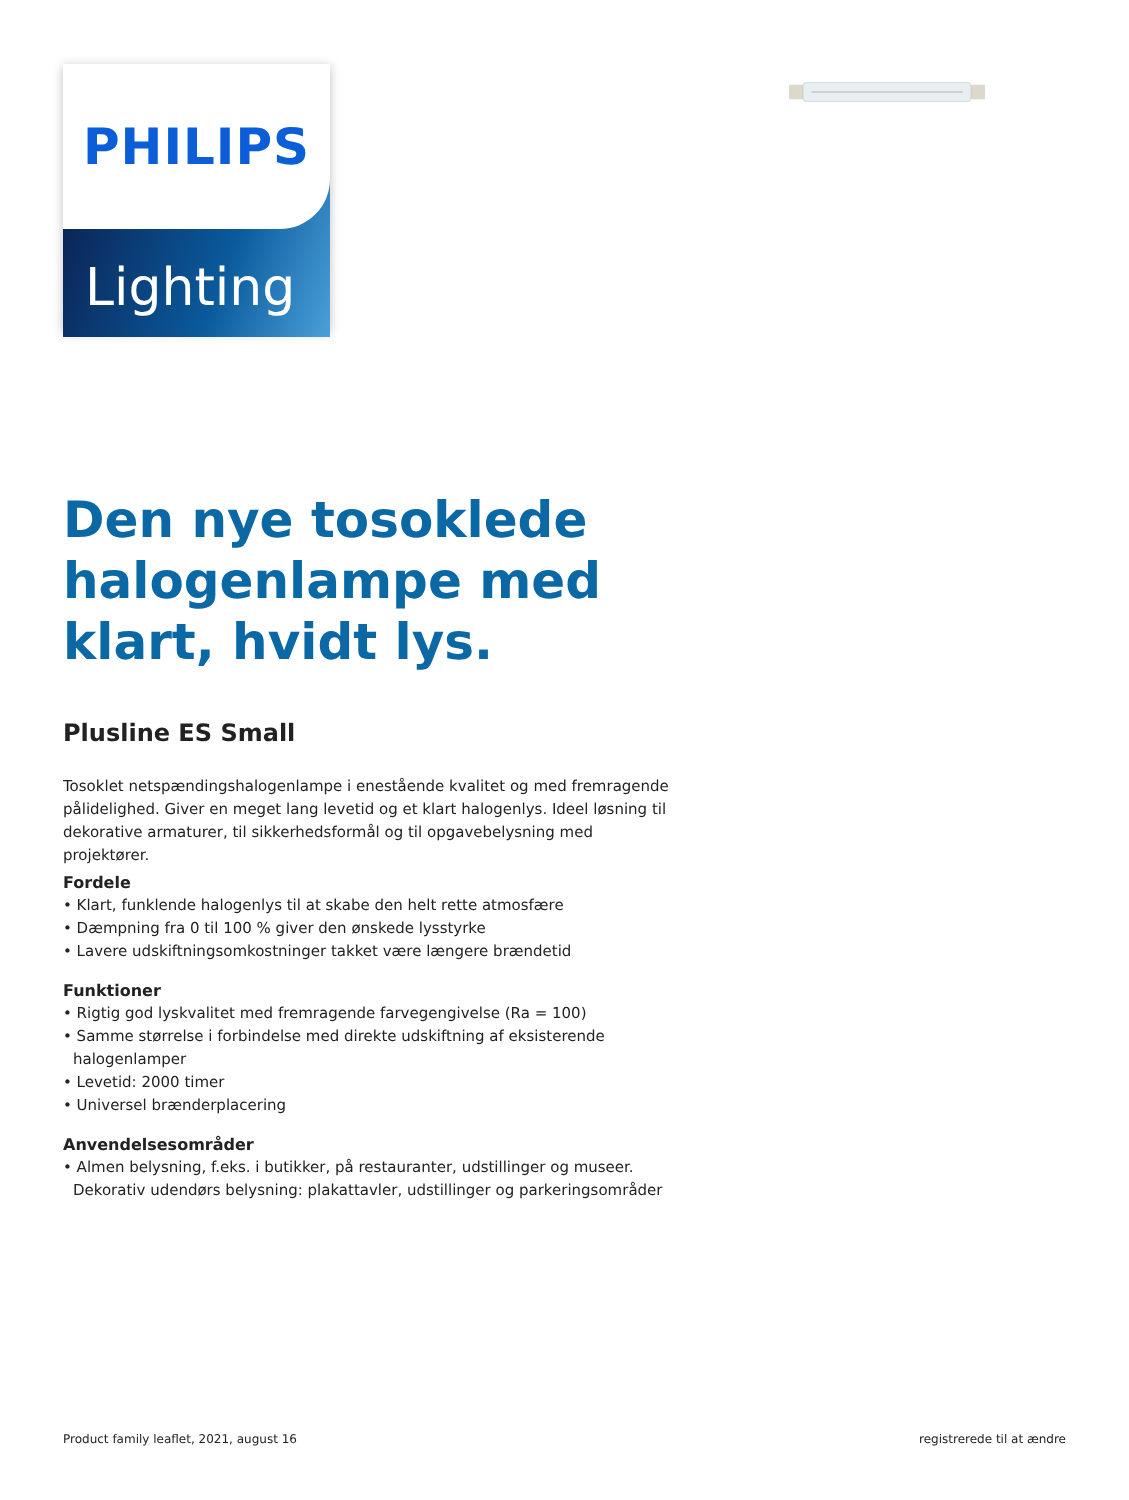PHILIPS
Lighting
Den nye tosoklede halogenlampe med klart, hvidt lys.
Plusline ES Small
Tosoklet netspændingshalogenlampe i enestående kvalitet og med fremragende pålidelighed. Giver en meget lang levetid og et klart halogenlys. Ideel løsning til dekorative armaturer, til sikkerhedsformål og til opgavebelysning med projektører.
Fordele
• Klart, funklende halogenlys til at skabe den helt rette atmosfære
• Dæmpning fra 0 til 100 % giver den ønskede lysstyrke
• Lavere udskiftningsomkostninger takket være længere brændetid
Funktioner
• Rigtig god lyskvalitet med fremragende farvegengivelse (Ra = 100)
• Samme størrelse i forbindelse med direkte udskiftning af eksisterende halogenlamper
• Levetid: 2000 timer
• Universel brænderplacering
Anvendelsesområder
• Almen belysning, f.eks. i butikker, på restauranter, udstillinger og museer. Dekorativ udendørs belysning: plakattavler, udstillinger og parkeringsområder
Product family leaflet, 2021, august 16 registrerede til at ændre